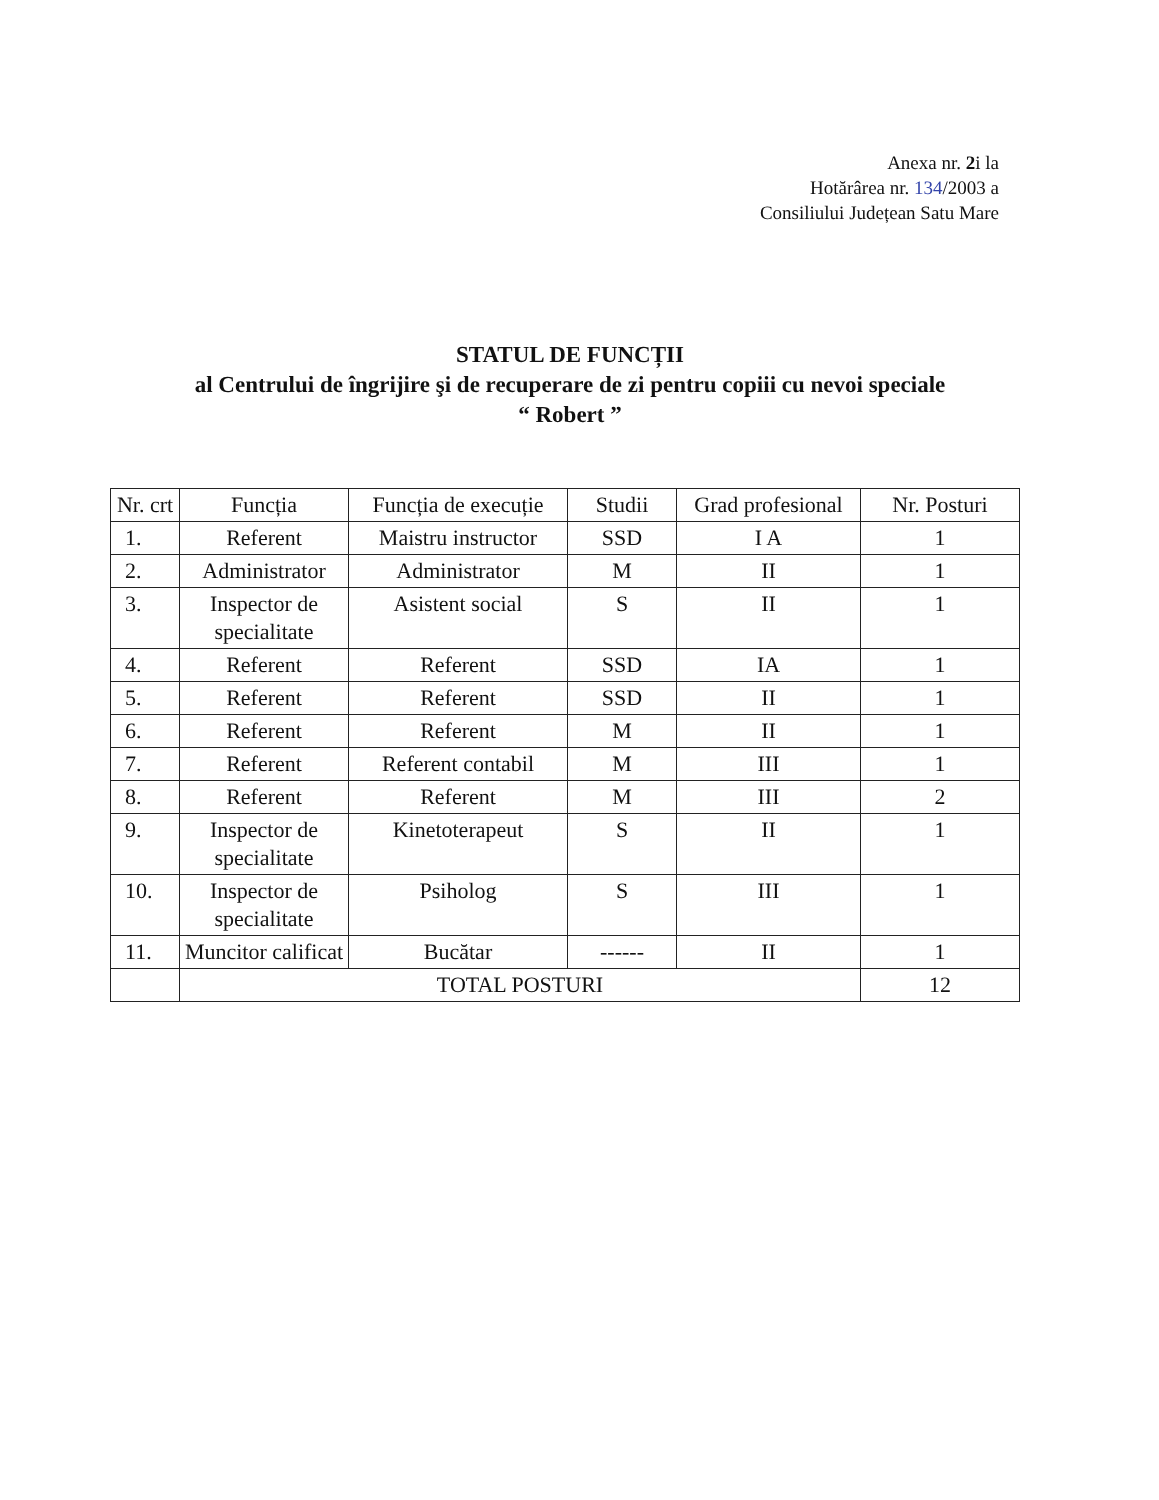Anexa nr. 2i la
Hotărârea nr. 134/2003 a
Consiliului Județean Satu Mare
STATUL DE FUNCȚII
al Centrului de îngrijire şi de recuperare de zi pentru copiii cu nevoi speciale
“ Robert ”
| Nr. crt | Funcția | Funcția de execuție | Studii | Grad profesional | Nr. Posturi |
| --- | --- | --- | --- | --- | --- |
| 1. | Referent | Maistru instructor | SSD | I A | 1 |
| 2. | Administrator | Administrator | M | II | 1 |
| 3. | Inspector de specialitate | Asistent social | S | II | 1 |
| 4. | Referent | Referent | SSD | IA | 1 |
| 5. | Referent | Referent | SSD | II | 1 |
| 6. | Referent | Referent | M | II | 1 |
| 7. | Referent | Referent contabil | M | III | 1 |
| 8. | Referent | Referent | M | III | 2 |
| 9. | Inspector de specialitate | Kinetoterapeut | S | II | 1 |
| 10. | Inspector de specialitate | Psiholog | S | III | 1 |
| 11. | Muncitor calificat | Bucătar | ------ | II | 1 |
| | TOTAL POSTURI | | | | 12 |